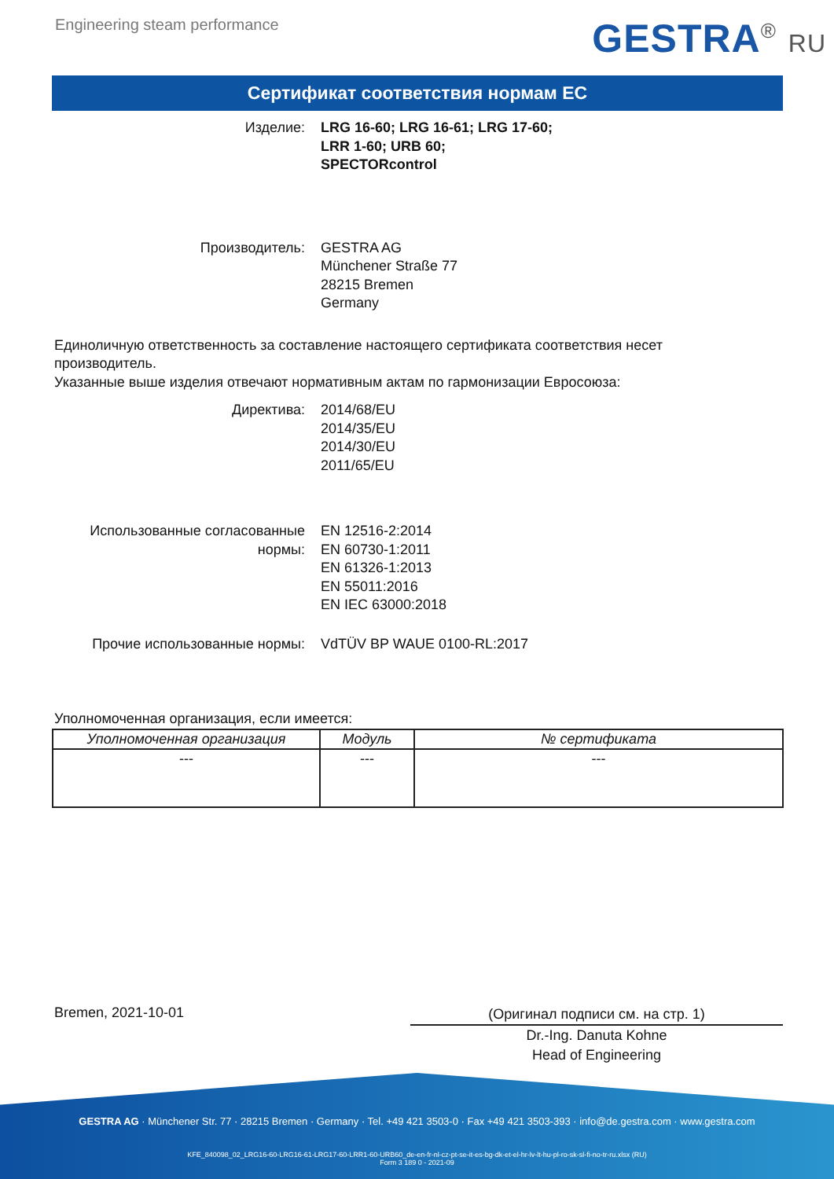Engineering steam performance
GESTRA<sup>®</sup> RU
Сертификат соответствия нормам ЕС
Изделие: LRG 16-60; LRG 16-61; LRG 17-60;
LRR 1-60; URB 60;
SPECTORcontrol
Производитель: GESTRA AG
Münchener Straße 77
28215 Bremen
Germany
Единоличную ответственность за составление настоящего сертификата соответствия несет производитель.
Указанные выше изделия отвечают нормативным актам по гармонизации Евросоюза:
Директива: 2014/68/EU
2014/35/EU
2014/30/EU
2011/65/EU
Использованные согласованные нормы:
EN 12516-2:2014
EN 60730-1:2011
EN 61326-1:2013
EN 55011:2016
EN IEC 63000:2018
Прочие использованные нормы: VdTÜV BP WAUE 0100-RL:2017
Уполномоченная организация, если имеется:
| Уполномоченная организация | Модуль | № сертификата |
| --- | --- | --- |
| --- | --- | --- |
Bremen, 2021-10-01
(Оригинал подписи см. на стр. 1)
Dr.-Ing. Danuta Kohne
Head of Engineering
GESTRA AG · Münchener Str. 77 · 28215 Bremen · Germany · Tel. +49 421 3503-0 · Fax +49 421 3503-393 · info@de.gestra.com · www.gestra.com
KFE_840098_02_LRG16-60-LRG16-61-LRG17-60-LRR1-60-URB60_de-en-fr-nl-cz-pt-se-it-es-bg-dk-et-el-hr-lv-lt-hu-pl-ro-sk-sl-fi-no-tr-ru.xlsx (RU)
Form 3 189 0 - 2021-09